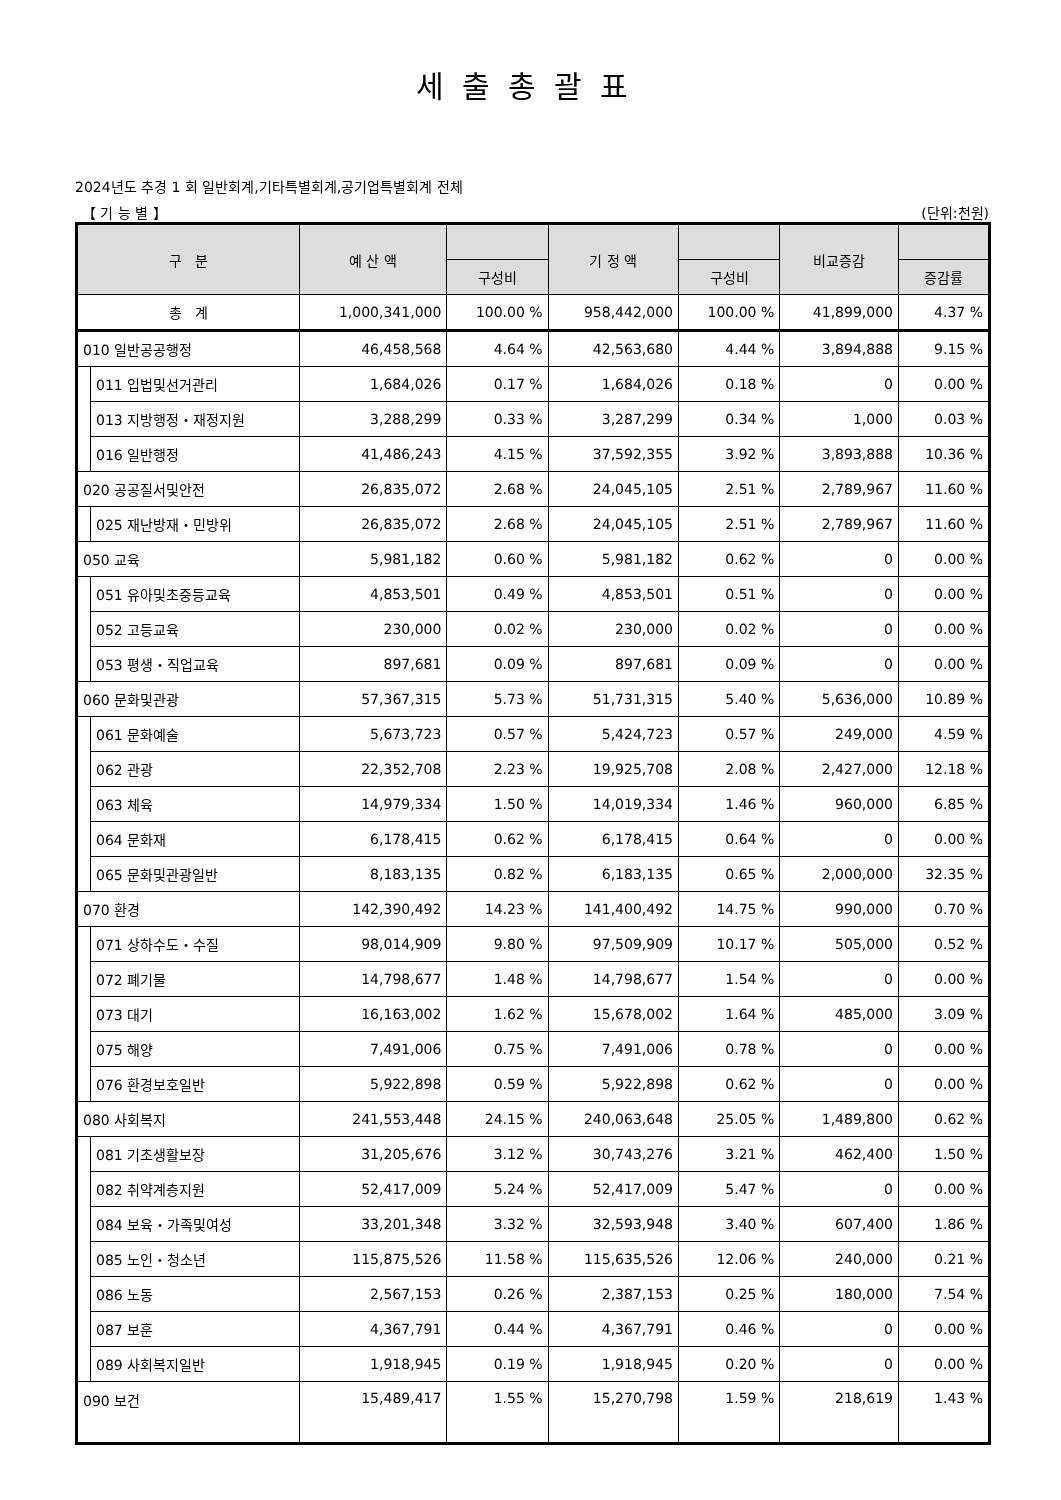세출총괄표
2024년도 추경 1 회 일반회계,기타특별회계,공기업특별회계 전체
【 기 능 별 】 (단위:천원)
| 구 분 | | 예 산 액 | | 기 정 액 | | 비교증감 | |
| --- | --- | --- | --- | --- | --- | --- | --- |
| | | | 구성비 | | 구성비 | | 증감률 |
| 총 계 | | 1,000,341,000 | 100.00 % | 958,442,000 | 100.00 % | 41,899,000 | 4.37 % |
| 010 일반공공행정 | | 46,458,568 | 4.64 % | 42,563,680 | 4.44 % | 3,894,888 | 9.15 % |
| | 011 입법및선거관리 | 1,684,026 | 0.17 % | 1,684,026 | 0.18 % | 0 | 0.00 % |
| | 013 지방행정・재정지원 | 3,288,299 | 0.33 % | 3,287,299 | 0.34 % | 1,000 | 0.03 % |
| | 016 일반행정 | 41,486,243 | 4.15 % | 37,592,355 | 3.92 % | 3,893,888 | 10.36 % |
| 020 공공질서및안전 | | 26,835,072 | 2.68 % | 24,045,105 | 2.51 % | 2,789,967 | 11.60 % |
| | 025 재난방재・민방위 | 26,835,072 | 2.68 % | 24,045,105 | 2.51 % | 2,789,967 | 11.60 % |
| 050 교육 | | 5,981,182 | 0.60 % | 5,981,182 | 0.62 % | 0 | 0.00 % |
| | 051 유아및초중등교육 | 4,853,501 | 0.49 % | 4,853,501 | 0.51 % | 0 | 0.00 % |
| | 052 고등교육 | 230,000 | 0.02 % | 230,000 | 0.02 % | 0 | 0.00 % |
| | 053 평생・직업교육 | 897,681 | 0.09 % | 897,681 | 0.09 % | 0 | 0.00 % |
| 060 문화및관광 | | 57,367,315 | 5.73 % | 51,731,315 | 5.40 % | 5,636,000 | 10.89 % |
| | 061 문화예술 | 5,673,723 | 0.57 % | 5,424,723 | 0.57 % | 249,000 | 4.59 % |
| | 062 관광 | 22,352,708 | 2.23 % | 19,925,708 | 2.08 % | 2,427,000 | 12.18 % |
| | 063 체육 | 14,979,334 | 1.50 % | 14,019,334 | 1.46 % | 960,000 | 6.85 % |
| | 064 문화재 | 6,178,415 | 0.62 % | 6,178,415 | 0.64 % | 0 | 0.00 % |
| | 065 문화및관광일반 | 8,183,135 | 0.82 % | 6,183,135 | 0.65 % | 2,000,000 | 32.35 % |
| 070 환경 | | 142,390,492 | 14.23 % | 141,400,492 | 14.75 % | 990,000 | 0.70 % |
| | 071 상하수도・수질 | 98,014,909 | 9.80 % | 97,509,909 | 10.17 % | 505,000 | 0.52 % |
| | 072 폐기물 | 14,798,677 | 1.48 % | 14,798,677 | 1.54 % | 0 | 0.00 % |
| | 073 대기 | 16,163,002 | 1.62 % | 15,678,002 | 1.64 % | 485,000 | 3.09 % |
| | 075 해양 | 7,491,006 | 0.75 % | 7,491,006 | 0.78 % | 0 | 0.00 % |
| | 076 환경보호일반 | 5,922,898 | 0.59 % | 5,922,898 | 0.62 % | 0 | 0.00 % |
| 080 사회복지 | | 241,553,448 | 24.15 % | 240,063,648 | 25.05 % | 1,489,800 | 0.62 % |
| | 081 기초생활보장 | 31,205,676 | 3.12 % | 30,743,276 | 3.21 % | 462,400 | 1.50 % |
| | 082 취약계층지원 | 52,417,009 | 5.24 % | 52,417,009 | 5.47 % | 0 | 0.00 % |
| | 084 보육・가족및여성 | 33,201,348 | 3.32 % | 32,593,948 | 3.40 % | 607,400 | 1.86 % |
| | 085 노인・청소년 | 115,875,526 | 11.58 % | 115,635,526 | 12.06 % | 240,000 | 0.21 % |
| | 086 노동 | 2,567,153 | 0.26 % | 2,387,153 | 0.25 % | 180,000 | 7.54 % |
| | 087 보훈 | 4,367,791 | 0.44 % | 4,367,791 | 0.46 % | 0 | 0.00 % |
| | 089 사회복지일반 | 1,918,945 | 0.19 % | 1,918,945 | 0.20 % | 0 | 0.00 % |
| 090 보건 | | 15,489,417 | 1.55 % | 15,270,798 | 1.59 % | 218,619 | 1.43 % |